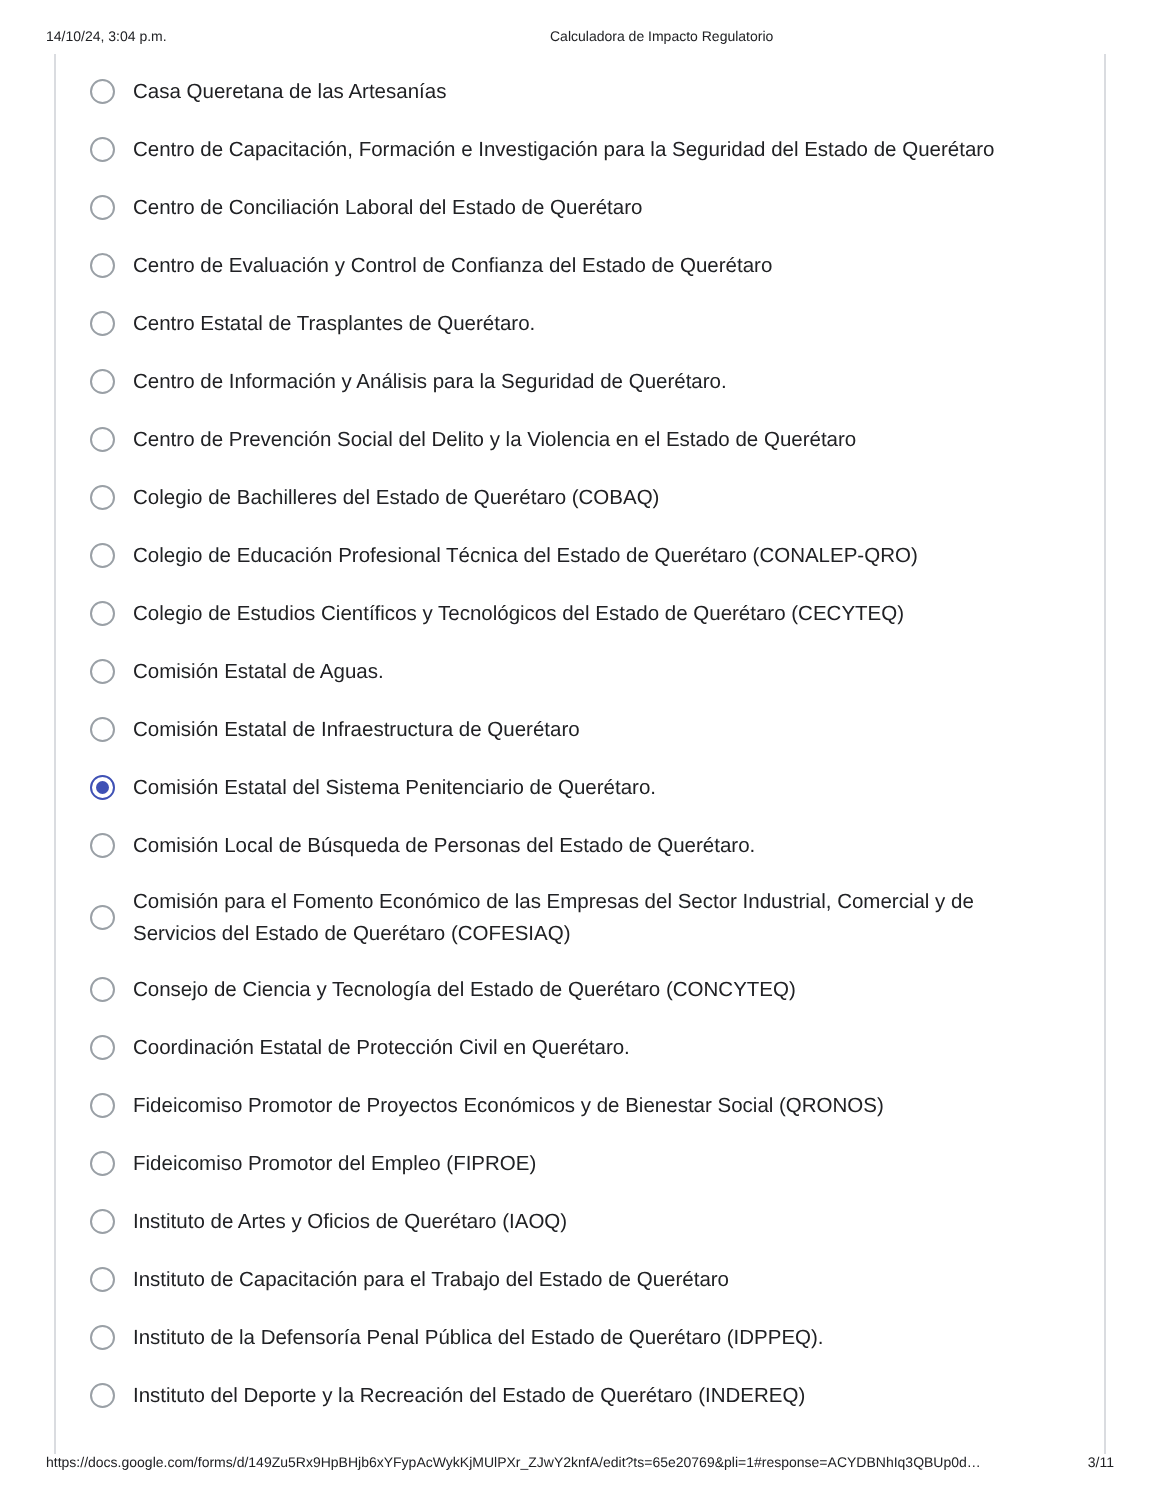14/10/24, 3:04 p.m. Calculadora de Impacto Regulatorio
Casa Queretana de las Artesanías
Centro de Capacitación, Formación e Investigación para la Seguridad del Estado de Querétaro
Centro de Conciliación Laboral del Estado de Querétaro
Centro de Evaluación y Control de Confianza del Estado de Querétaro
Centro Estatal de Trasplantes de Querétaro.
Centro de Información y Análisis para la Seguridad de Querétaro.
Centro de Prevención Social del Delito y la Violencia en el Estado de Querétaro
Colegio de Bachilleres del Estado de Querétaro (COBAQ)
Colegio de Educación Profesional Técnica del Estado de Querétaro (CONALEP-QRO)
Colegio de Estudios Científicos y Tecnológicos del Estado de Querétaro (CECYTEQ)
Comisión Estatal de Aguas.
Comisión Estatal de Infraestructura de Querétaro
Comisión Estatal del Sistema Penitenciario de Querétaro.
Comisión Local de Búsqueda de Personas del Estado de Querétaro.
Comisión para el Fomento Económico de las Empresas del Sector Industrial, Comercial y de Servicios del Estado de Querétaro (COFESIAQ)
Consejo de Ciencia y Tecnología del Estado de Querétaro (CONCYTEQ)
Coordinación Estatal de Protección Civil en Querétaro.
Fideicomiso Promotor de Proyectos Económicos y de Bienestar Social (QRONOS)
Fideicomiso Promotor del Empleo (FIPROE)
Instituto de Artes y Oficios de Querétaro (IAOQ)
Instituto de Capacitación para el Trabajo del Estado de Querétaro
Instituto de la Defensoría Penal Pública del Estado de Querétaro (IDPPEQ).
Instituto del Deporte y la Recreación del Estado de Querétaro (INDEREQ)
https://docs.google.com/forms/d/149Zu5Rx9HpBHjb6xYFypAcWykKjMUlPXr_ZJwY2knfA/edit?ts=65e20769&pli=1#response=ACYDBNhIq3QBUp0d… 3/11